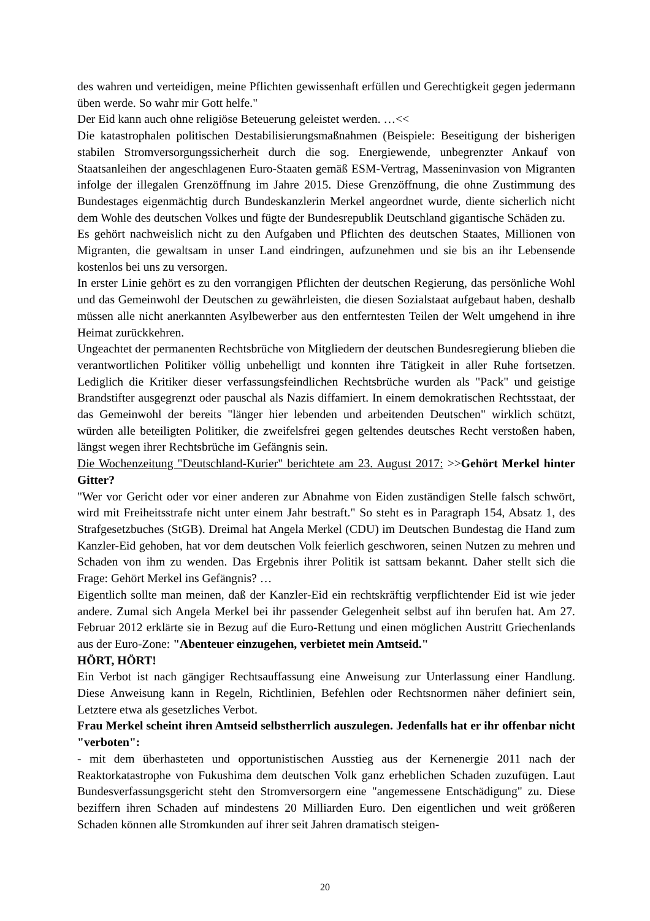des wahren und verteidigen, meine Pflichten gewissenhaft erfüllen und Gerechtigkeit gegen jedermann üben werde. So wahr mir Gott helfe."
Der Eid kann auch ohne religiöse Beteuerung geleistet werden. …<<
Die katastrophalen politischen Destabilisierungsmaßnahmen (Beispiele: Beseitigung der bisherigen stabilen Stromversorgungssicherheit durch die sog. Energiewende, unbegrenzter Ankauf von Staatsanleihen der angeschlagenen Euro-Staaten gemäß ESM-Vertrag, Masseninvasion von Migranten infolge der illegalen Grenzöffnung im Jahre 2015. Diese Grenzöffnung, die ohne Zustimmung des Bundestages eigenmächtig durch Bundeskanzlerin Merkel angeordnet wurde, diente sicherlich nicht dem Wohle des deutschen Volkes und fügte der Bundesrepublik Deutschland gigantische Schäden zu.
Es gehört nachweislich nicht zu den Aufgaben und Pflichten des deutschen Staates, Millionen von Migranten, die gewaltsam in unser Land eindringen, aufzunehmen und sie bis an ihr Lebensende kostenlos bei uns zu versorgen.
In erster Linie gehört es zu den vorrangigen Pflichten der deutschen Regierung, das persönliche Wohl und das Gemeinwohl der Deutschen zu gewährleisten, die diesen Sozialstaat aufgebaut haben, deshalb müssen alle nicht anerkannten Asylbewerber aus den entferntesten Teilen der Welt umgehend in ihre Heimat zurückkehren.
Ungeachtet der permanenten Rechtsbrüche von Mitgliedern der deutschen Bundesregierung blieben die verantwortlichen Politiker völlig unbehelligt und konnten ihre Tätigkeit in aller Ruhe fortsetzen. Lediglich die Kritiker dieser verfassungsfeindlichen Rechtsbrüche wurden als "Pack" und geistige Brandstifter ausgegrenzt oder pauschal als Nazis diffamiert. In einem demokratischen Rechtsstaat, der das Gemeinwohl der bereits "länger hier lebenden und arbeitenden Deutschen" wirklich schützt, würden alle beteiligten Politiker, die zweifelsfrei gegen geltendes deutsches Recht verstoßen haben, längst wegen ihrer Rechtsbrüche im Gefängnis sein.
Die Wochenzeitung "Deutschland-Kurier" berichtete am 23. August 2017: >>Gehört Merkel hinter Gitter?
"Wer vor Gericht oder vor einer anderen zur Abnahme von Eiden zuständigen Stelle falsch schwört, wird mit Freiheitsstrafe nicht unter einem Jahr bestraft." So steht es in Paragraph 154, Absatz 1, des Strafgesetzbuches (StGB). Dreimal hat Angela Merkel (CDU) im Deutschen Bundestag die Hand zum Kanzler-Eid gehoben, hat vor dem deutschen Volk feierlich geschworen, seinen Nutzen zu mehren und Schaden von ihm zu wenden. Das Ergebnis ihrer Politik ist sattsam bekannt. Daher stellt sich die Frage: Gehört Merkel ins Gefängnis? …
Eigentlich sollte man meinen, daß der Kanzler-Eid ein rechtskräftig verpflichtender Eid ist wie jeder andere. Zumal sich Angela Merkel bei ihr passender Gelegenheit selbst auf ihn berufen hat. Am 27. Februar 2012 erklärte sie in Bezug auf die Euro-Rettung und einen möglichen Austritt Griechenlands aus der Euro-Zone: "Abenteuer einzugehen, verbietet mein Amtseid."
HÖRT, HÖRT!
Ein Verbot ist nach gängiger Rechtsauffassung eine Anweisung zur Unterlassung einer Handlung. Diese Anweisung kann in Regeln, Richtlinien, Befehlen oder Rechtsnormen näher definiert sein, Letztere etwa als gesetzliches Verbot.
Frau Merkel scheint ihren Amtseid selbstherrlich auszulegen. Jedenfalls hat er ihr offenbar nicht "verboten":
- mit dem überhasteten und opportunistischen Ausstieg aus der Kernenergie 2011 nach der Reaktorkatastrophe von Fukushima dem deutschen Volk ganz erheblichen Schaden zuzufügen. Laut Bundesverfassungsgericht steht den Stromversorgern eine "angemessene Entschädigung" zu. Diese beziffern ihren Schaden auf mindestens 20 Milliarden Euro. Den eigentlichen und weit größeren Schaden können alle Stromkunden auf ihrer seit Jahren dramatisch steigen-
20